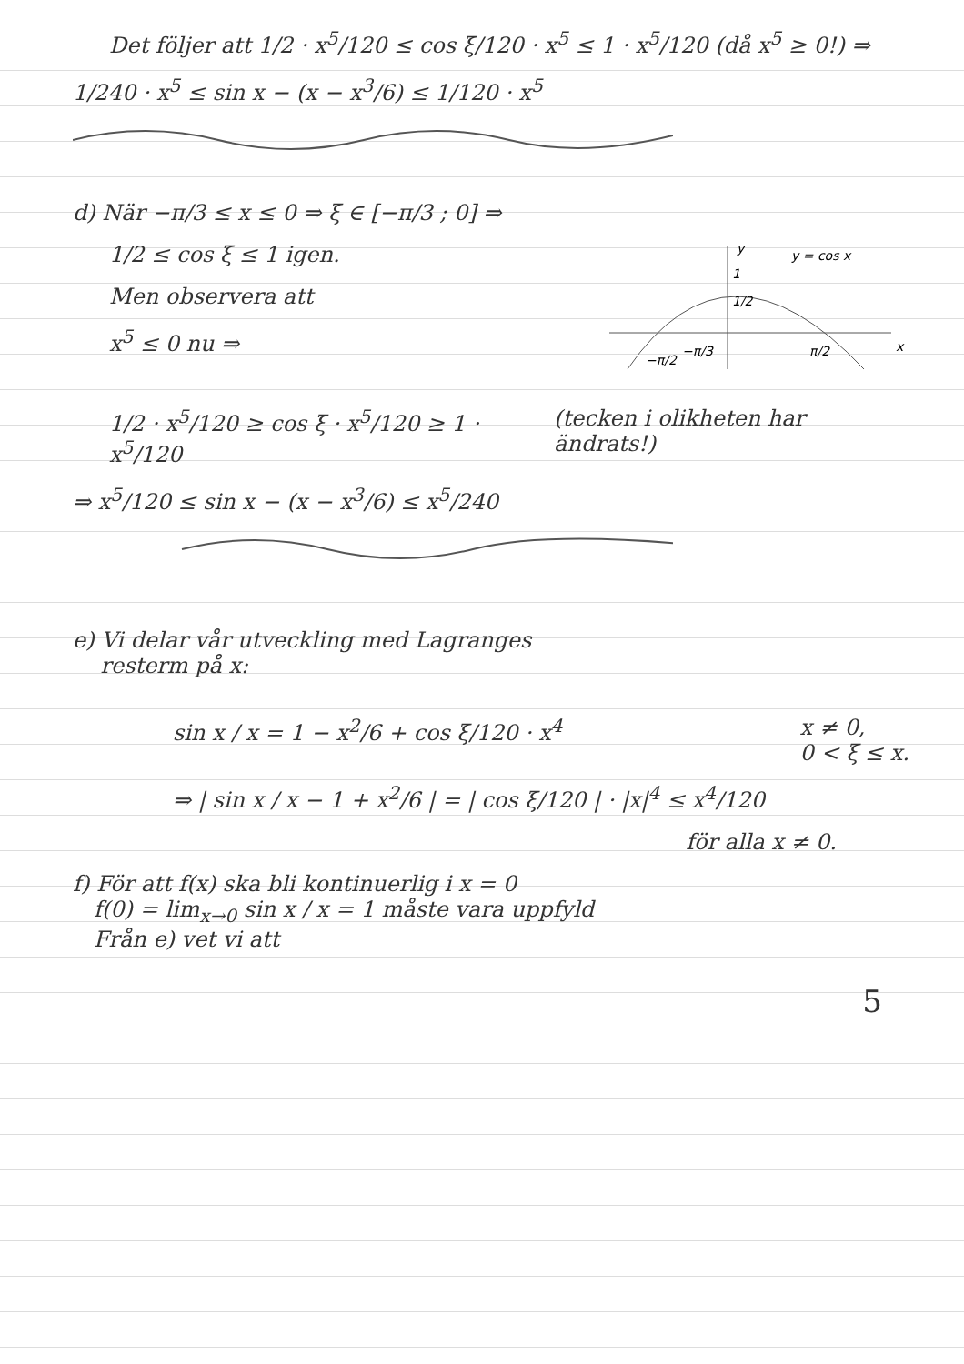Det följer att 1/2 · x<sup>5</sup>/120 ≤ cos ξ/120 · x<sup>5</sup> ≤ 1 · x<sup>5</sup>/120 (då x<sup>5</sup> ≥ 0!) ⇒
1/240 · x<sup>5</sup> ≤ sin x − (x − x<sup>3</sup>/6) ≤ 1/120 · x<sup>5</sup>
d) När −π/3 ≤ x ≤ 0 ⇒ ξ ∈ [−π/3 ; 0] ⇒
1/2 ≤ cos ξ ≤ 1 igen.
Men observera att
x<sup>5</sup> ≤ 0 nu ⇒
y
y = cos x
x
1
1/2
−π/2
−π/3
π/2
1/2 · x<sup>5</sup>/120 ≥ cos ξ · x<sup>5</sup>/120 ≥ 1 · x<sup>5</sup>/120
(tecken i olikheten har ändrats!)
⇒ x<sup>5</sup>/120 ≤ sin x − (x − x<sup>3</sup>/6) ≤ x<sup>5</sup>/240
e) Vi delar vår utveckling med Lagranges
resterm på x:
sin x / x = 1 − x<sup>2</sup>/6 + cos ξ/120 · x<sup>4</sup>
x ≠ 0,
0 < ξ ≤ x.
⇒ | sin x / x − 1 + x<sup>2</sup>/6 | = | cos ξ/120 | · |x|<sup>4</sup> ≤ x<sup>4</sup>/120
för alla x ≠ 0.
f) För att f(x) ska bli kontinuerlig i x = 0
f(0) = lim<sub>x→0</sub> sin x / x = 1 måste vara uppfyld
Från e) vet vi att
5